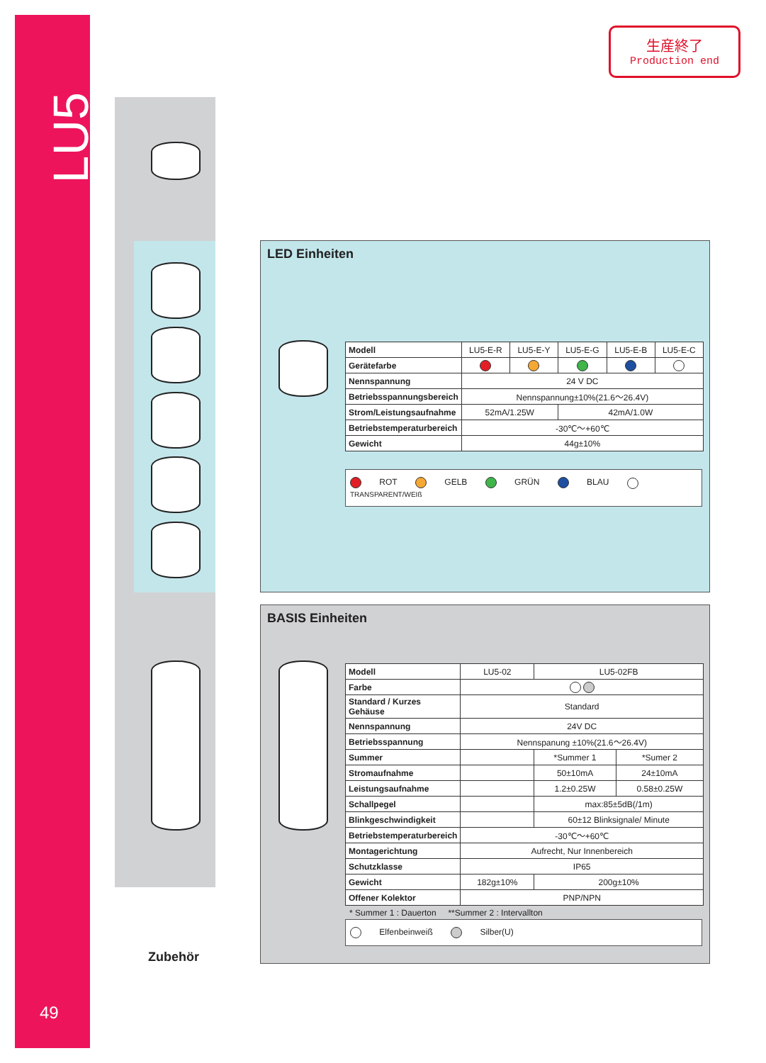LU5
49
生産終了
Production end
LED Einheiten
| Modell | LU5-E-R | LU5-E-Y | LU5-E-G | LU5-E-B | LU5-E-C |
| Gerätefarbe | | | | | |
| Nennspannung | 24 V DC | | | | |
| Betriebsspannungsbereich | Nennspannung±10%(21.6～26.4V) | | | | |
| Strom/Leistungsaufnahme | 52mA/1.25W | | 42mA/1.0W | | |
| Betriebstemperaturbereich | -30℃～+60℃ | | | | |
| Gewicht | 44g±10% | | | | |
ROT GELB GRÜN BLAU TRANSPARENT/WEIß
BASIS Einheiten
| Modell | LU5-02 | LU5-02FB | |
| Farbe | | | |
| Standard / Kurzes Gehäuse | Standard | | |
| Nennspannung | 24V DC | | |
| Betriebsspannung | Nennspanung ±10%(21.6～26.4V) | | |
| Summer | | *Summer 1 | *Sumer 2 |
| Stromaufnahme | | 50±10mA | 24±10mA |
| Leistungsaufnahme | | 1.2±0.25W | 0.58±0.25W |
| Schallpegel | | max:85±5dB(/1m) | |
| Blinkgeschwindigkeit | | 60±12 Blinksignale/ Minute | |
| Betriebstemperaturbereich | -30℃～+60℃ | | |
| Montagerichtung | Aufrecht, Nur Innenbereich | | |
| Schutzklasse | IP65 | | |
| Gewicht | 182g±10% | 200g±10% | |
| Offener Kolektor | PNP/NPN | | |
* Summer 1 : Dauerton **Summer 2 : Intervallton
Elfenbeinweiß Silber(U)
Zubehör